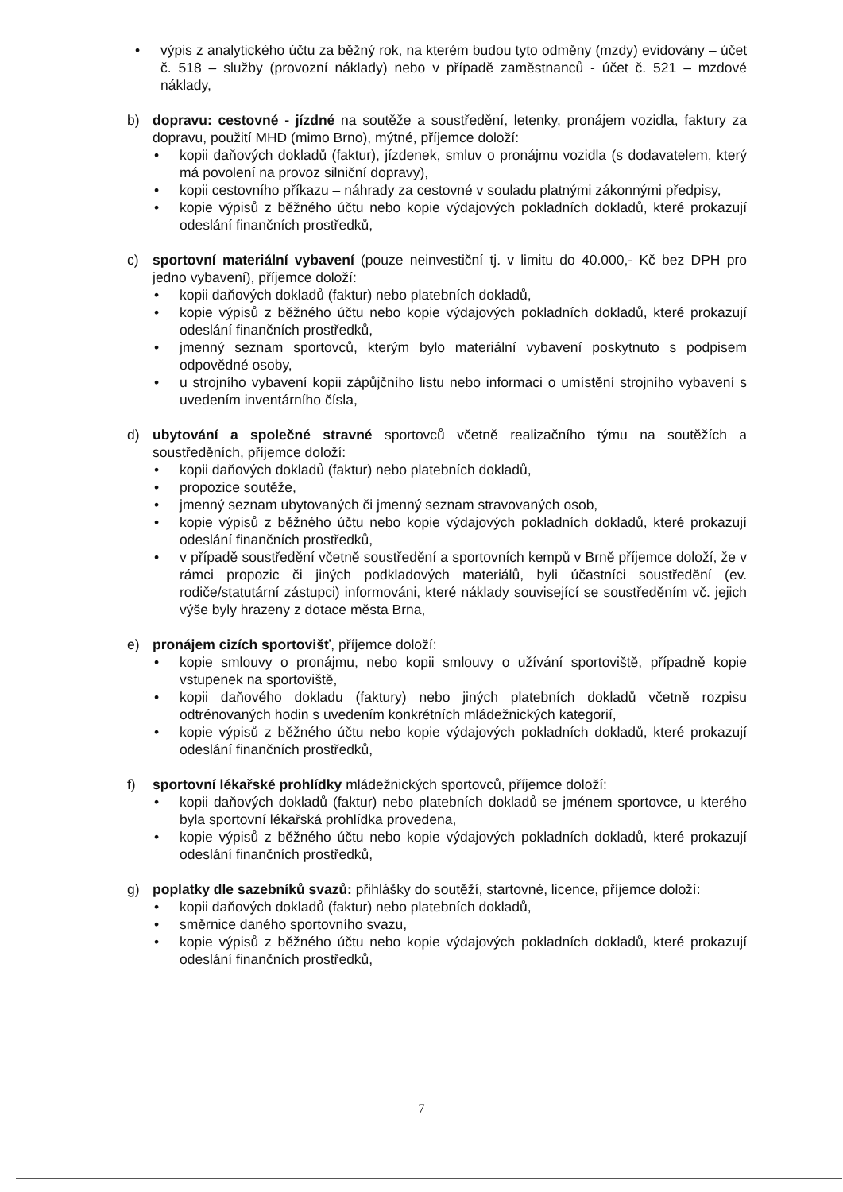• výpis z analytického účtu za běžný rok, na kterém budou tyto odměny (mzdy) evidovány – účet č. 518 – služby (provozní náklady) nebo v případě zaměstnanců - účet č. 521 – mzdové náklady,
b) dopravu: cestovné - jízdné na soutěže a soustředění, letenky, pronájem vozidla, faktury za dopravu, použití MHD (mimo Brno), mýtné, příjemce doloží:
• kopii daňových dokladů (faktur), jízdenek, smluv o pronájmu vozidla (s dodavatelem, který má povolení na provoz silniční dopravy),
• kopii cestovního příkazu – náhrady za cestovné v souladu platnými zákonnými předpisy,
• kopie výpisů z běžného účtu nebo kopie výdajových pokladních dokladů, které prokazují odeslání finančních prostředků,
c) sportovní materiální vybavení (pouze neinvestiční tj. v limitu do 40.000,- Kč bez DPH pro jedno vybavení), příjemce doloží:
• kopii daňových dokladů (faktur) nebo platebních dokladů,
• kopie výpisů z běžného účtu nebo kopie výdajových pokladních dokladů, které prokazují odeslání finančních prostředků,
• jmenný seznam sportovců, kterým bylo materiální vybavení poskytnuto s podpisem odpovědné osoby,
• u strojního vybavení kopii zápůjčního listu nebo informaci o umístění strojního vybavení s uvedením inventárního čísla,
d) ubytování a společné stravné sportovců včetně realizačního týmu na soutěžích a soustředěních, příjemce doloží:
• kopii daňových dokladů (faktur) nebo platebních dokladů,
• propozice soutěže,
• jmenný seznam ubytovaných či jmenný seznam stravovaných osob,
• kopie výpisů z běžného účtu nebo kopie výdajových pokladních dokladů, které prokazují odeslání finančních prostředků,
• v případě soustředění včetně soustředění a sportovních kempů v Brně příjemce doloží, že v rámci propozic či jiných podkladových materiálů, byli účastníci soustředění (ev. rodiče/statutární zástupci) informováni, které náklady související se soustředěním vč. jejich výše byly hrazeny z dotace města Brna,
e) pronájem cizích sportovišť, příjemce doloží:
• kopie smlouvy o pronájmu, nebo kopii smlouvy o užívání sportoviště, případně kopie vstupenek na sportoviště,
• kopii daňového dokladu (faktury) nebo jiných platebních dokladů včetně rozpisu odtrénovaných hodin s uvedením konkrétních mládežnických kategorií,
• kopie výpisů z běžného účtu nebo kopie výdajových pokladních dokladů, které prokazují odeslání finančních prostředků,
f) sportovní lékařské prohlídky mládežnických sportovců, příjemce doloží:
• kopii daňových dokladů (faktur) nebo platebních dokladů se jménem sportovce, u kterého byla sportovní lékařská prohlídka provedena,
• kopie výpisů z běžného účtu nebo kopie výdajových pokladních dokladů, které prokazují odeslání finančních prostředků,
g) poplatky dle sazebníků svazů: přihlášky do soutěží, startovné, licence, příjemce doloží:
• kopii daňových dokladů (faktur) nebo platebních dokladů,
• směrnice daného sportovního svazu,
• kopie výpisů z běžného účtu nebo kopie výdajových pokladních dokladů, které prokazují odeslání finančních prostředků,
7